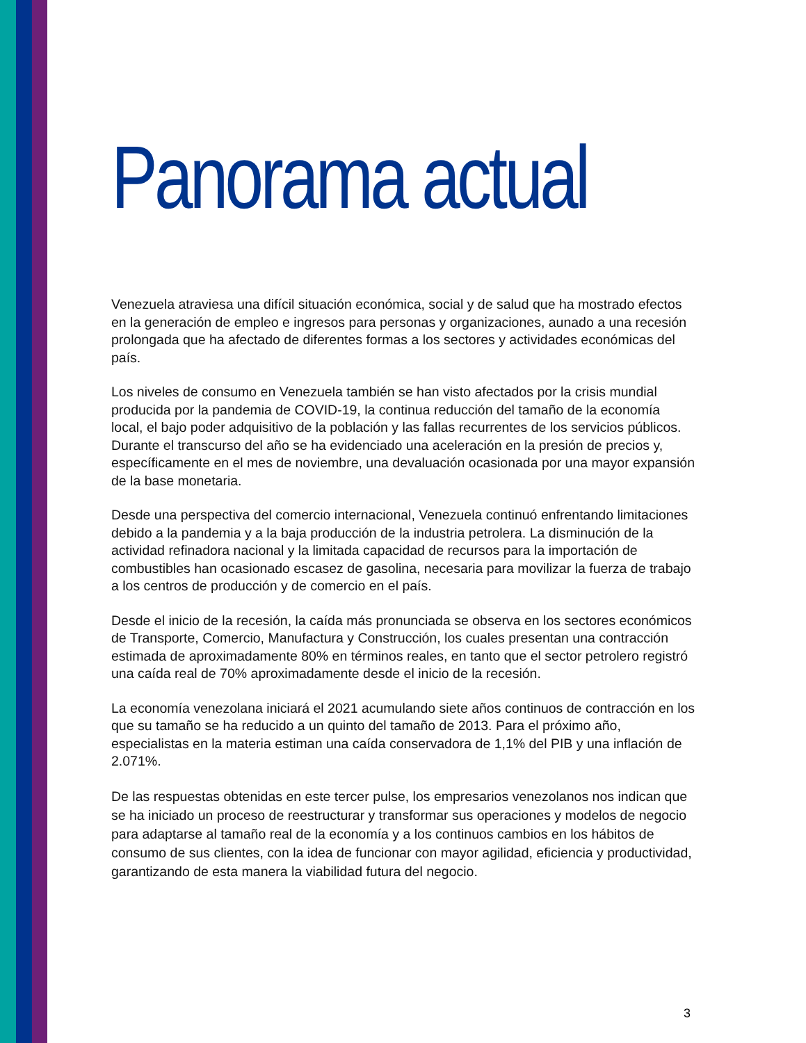Panorama actual
Venezuela atraviesa una difícil situación económica, social y de salud que ha mostrado efectos en la generación de empleo e ingresos para personas y organizaciones, aunado a una recesión prolongada que ha afectado de diferentes formas a los sectores y actividades económicas del país.
Los niveles de consumo en Venezuela también se han visto afectados por la crisis mundial producida por la pandemia de COVID-19, la continua reducción del tamaño de la economía local, el bajo poder adquisitivo de la población y las fallas recurrentes de los servicios públicos. Durante el transcurso del año se ha evidenciado una aceleración en la presión de precios y, específicamente en el mes de noviembre, una devaluación ocasionada por una mayor expansión de la base monetaria.
Desde una perspectiva del comercio internacional, Venezuela continuó enfrentando limitaciones debido a la pandemia y a la baja producción de la industria petrolera. La disminución de la actividad refinadora nacional y la limitada capacidad de recursos para la importación de combustibles han ocasionado escasez de gasolina, necesaria para movilizar la fuerza de trabajo a los centros de producción y de comercio en el país.
Desde el inicio de la recesión, la caída más pronunciada se observa en los sectores económicos de Transporte, Comercio, Manufactura y Construcción, los cuales presentan una contracción estimada de aproximadamente 80% en términos reales, en tanto que el sector petrolero registró una caída real de 70% aproximadamente desde el inicio de la recesión.
La economía venezolana iniciará el 2021 acumulando siete años continuos de contracción en los que su tamaño se ha reducido a un quinto del tamaño de 2013. Para el próximo año, especialistas en la materia estiman una caída conservadora de 1,1% del PIB y una inflación de 2.071%.
De las respuestas obtenidas en este tercer pulse, los empresarios venezolanos nos indican que se ha iniciado un proceso de reestructurar y transformar sus operaciones y modelos de negocio para adaptarse al tamaño real de la economía y a los continuos cambios en los hábitos de consumo de sus clientes, con la idea de funcionar con mayor agilidad, eficiencia y productividad, garantizando de esta manera la viabilidad futura del negocio.
3